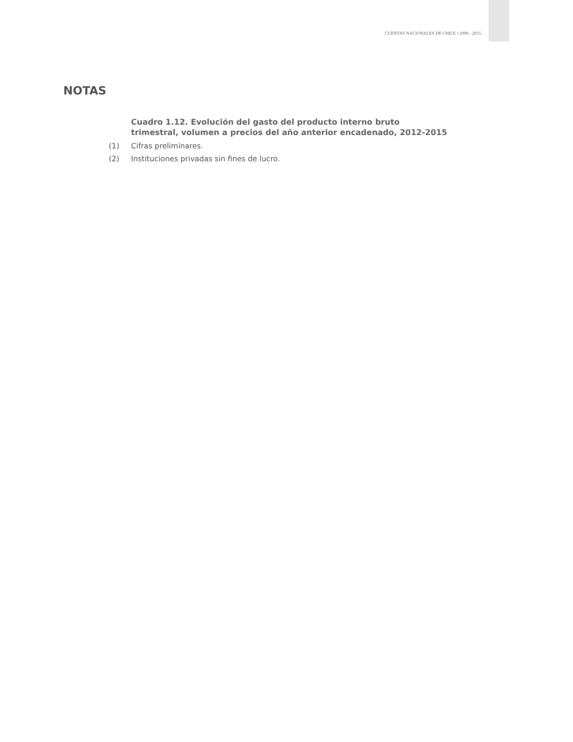CUENTAS NACIONALES DE CHILE • 2008 - 2015
NOTAS
Cuadro 1.12. Evolución del gasto del producto interno bruto
trimestral, volumen a precios del año anterior encadenado, 2012-2015
(1) Cifras preliminares.
(2) Instituciones privadas sin fines de lucro.